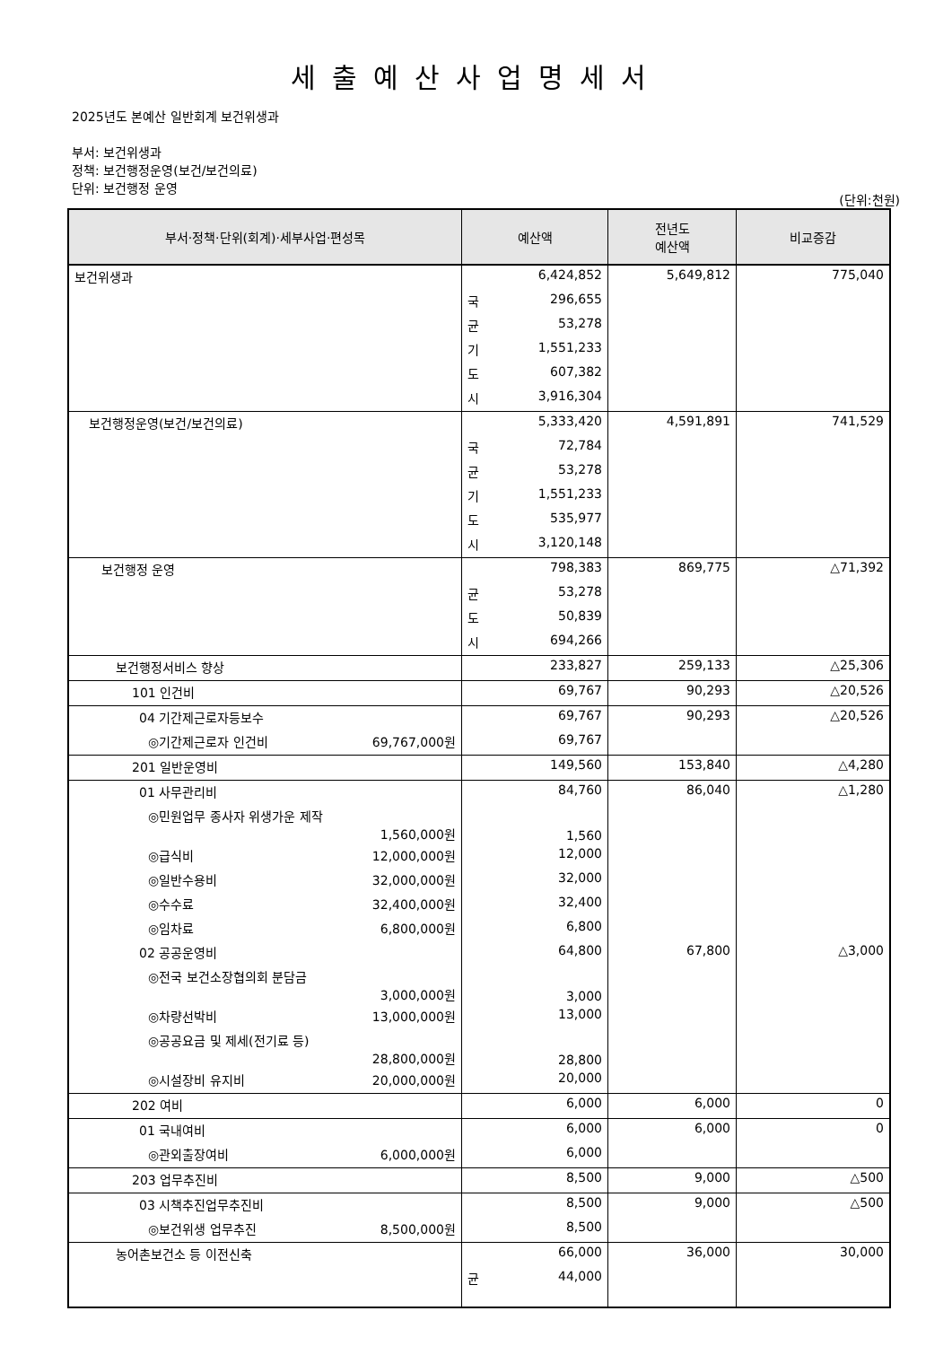세출예산사업명세서
2025년도 본예산 일반회계 보건위생과
부서: 보건위생과
정책: 보건행정운영(보건/보건의료)
단위: 보건행정 운영
(단위:천원)
| 부서·정책·단위(회계)·세부사업·편성목 | 예산액 | 전년도 예산액 | 비교증감 |
| --- | --- | --- | --- |
| 보건위생과 | 6,424,852 | 5,649,812 | 775,040 |
| | 국 296,655 | | |
| | 균 53,278 | | |
| | 기 1,551,233 | | |
| | 도 607,382 | | |
| | 시 3,916,304 | | |
| 보건행정운영(보건/보건의료) | 5,333,420 | 4,591,891 | 741,529 |
| | 국 72,784 | | |
| | 균 53,278 | | |
| | 기 1,551,233 | | |
| | 도 535,977 | | |
| | 시 3,120,148 | | |
| 보건행정 운영 | 798,383 | 869,775 | △71,392 |
| | 균 53,278 | | |
| | 도 50,839 | | |
| | 시 694,266 | | |
| 보건행정서비스 향상 | 233,827 | 259,133 | △25,306 |
| 101 인건비 | 69,767 | 90,293 | △20,526 |
| 04 기간제근로자등보수 | 69,767 | 90,293 | △20,526 |
| ◎기간제근로자 인건비 69,767,000원 | 69,767 | | |
| 201 일반운영비 | 149,560 | 153,840 | △4,280 |
| 01 사무관리비 | 84,760 | 86,040 | △1,280 |
| ◎민원업무 종사자 위생가운 제작 1,560,000원 | 1,560 | | |
| ◎급식비 12,000,000원 | 12,000 | | |
| ◎일반수용비 32,000,000원 | 32,000 | | |
| ◎수수료 32,400,000원 | 32,400 | | |
| ◎임차료 6,800,000원 | 6,800 | | |
| 02 공공운영비 | 64,800 | 67,800 | △3,000 |
| ◎전국 보건소장협의회 분담금 3,000,000원 | 3,000 | | |
| ◎차량선박비 13,000,000원 | 13,000 | | |
| ◎공공요금 및 제세(전기료 등) 28,800,000원 | 28,800 | | |
| ◎시설장비 유지비 20,000,000원 | 20,000 | | |
| 202 여비 | 6,000 | 6,000 | 0 |
| 01 국내여비 | 6,000 | 6,000 | 0 |
| ◎관외출장여비 6,000,000원 | 6,000 | | |
| 203 업무추진비 | 8,500 | 9,000 | △500 |
| 03 시책추진업무추진비 | 8,500 | 9,000 | △500 |
| ◎보건위생 업무추진 8,500,000원 | 8,500 | | |
| 농어촌보건소 등 이전신축 | 66,000 | 36,000 | 30,000 |
| | 균 44,000 | | |